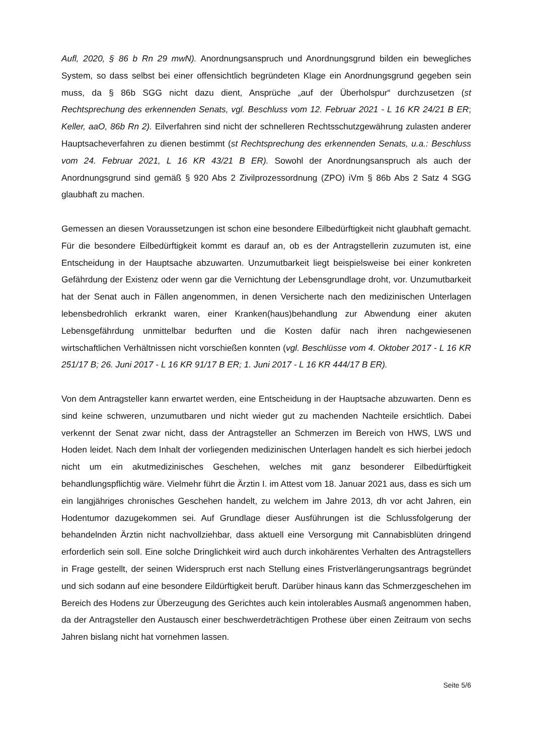Aufl, 2020, § 86 b Rn 29 mwN). Anordnungsanspruch und Anordnungsgrund bilden ein beweg­liches System, so dass selbst bei einer offensichtlich begründeten Klage ein Anordnungsgrund gegeben sein muss, da § 86b SGG nicht dazu dient, Ansprüche „auf der Überholspur“ durch­zusetzen (st Rechtsprechung des erkennenden Senats, vgl. Beschluss vom 12. Februar 2021 - L 16 KR 24/21 B ER; Keller, aaO, 86b Rn 2). Eilverfahren sind nicht der schnelleren Rechts­schutzgewährung zulasten anderer Hauptsacheverfahren zu dienen bestimmt (st Rechtspre­chung des erkennenden Senats, u.a.: Beschluss vom 24. Februar 2021, L 16 KR 43/21 B ER). Sowohl der Anordnungsanspruch als auch der Anordnungsgrund sind gemäß § 920 Abs 2 Zi­vilprozessordnung (ZPO) iVm § 86b Abs 2 Satz 4 SGG glaubhaft zu machen.
Gemessen an diesen Voraussetzungen ist schon eine besondere Eilbedürftigkeit nicht glaub­haft gemacht. Für die besondere Eilbedürftigkeit kommt es darauf an, ob es der Antragstellerin zuzumuten ist, eine Entscheidung in der Hauptsache abzuwarten. Unzumutbarkeit liegt bei­spielsweise bei einer konkreten Gefährdung der Existenz oder wenn gar die Vernichtung der Lebensgrundlage droht, vor. Unzumutbarkeit hat der Senat auch in Fällen angenommen, in denen Versicherte nach den medizinischen Unterlagen lebensbedrohlich erkrankt waren, einer Kranken(haus)behandlung zur Abwendung einer akuten Lebensgefährdung unmittelbar bedurf­ten und die Kosten dafür nach ihren nachgewiesenen wirtschaftlichen Verhältnissen nicht vor­schießen konnten (vgl. Beschlüsse vom 4. Oktober 2017 - L 16 KR 251/17 B; 26. Juni 2017 - L 16 KR 91/17 B ER; 1. Juni 2017 - L 16 KR 444/17 B ER).
Von dem Antragsteller kann erwartet werden, eine Entscheidung in der Hauptsache abzuwar­ten. Denn es sind keine schweren, unzumutbaren und nicht wieder gut zu machenden Nachteile ersichtlich. Dabei verkennt der Senat zwar nicht, dass der Antragsteller an Schmerzen im Be­reich von HWS, LWS und Hoden leidet. Nach dem Inhalt der vorliegenden medizinischen Un­terlagen handelt es sich hierbei jedoch nicht um ein akutmedizinisches Geschehen, welches mit ganz besonderer Eilbedürftigkeit behandlungspflichtig wäre. Vielmehr führt die Ärztin I. im Attest vom 18. Januar 2021 aus, dass es sich um ein langjähriges chronisches Geschehen handelt, zu welchem im Jahre 2013, dh vor acht Jahren, ein Hodentumor dazugekommen sei. Auf Grundlage dieser Ausführungen ist die Schlussfolgerung der behandelnden Ärztin nicht nachvollziehbar, dass aktuell eine Versorgung mit Cannabisblüten dringend erforderlich sein soll. Eine solche Dringlichkeit wird auch durch inkohärentes Verhalten des Antragstellers in Frage gestellt, der seinen Widerspruch erst nach Stellung eines Fristverlängerungsantrags be­gründet und sich sodann auf eine besondere Eildürftigkeit beruft. Darüber hinaus kann das Schmerzgeschehen im Bereich des Hodens zur Überzeugung des Gerichtes auch kein intole­rables Ausmaß angenommen haben, da der Antragsteller den Austausch einer beschwerde­trächtigen Prothese über einen Zeitraum von sechs Jahren bislang nicht hat vornehmen lassen.
Seite 5/6